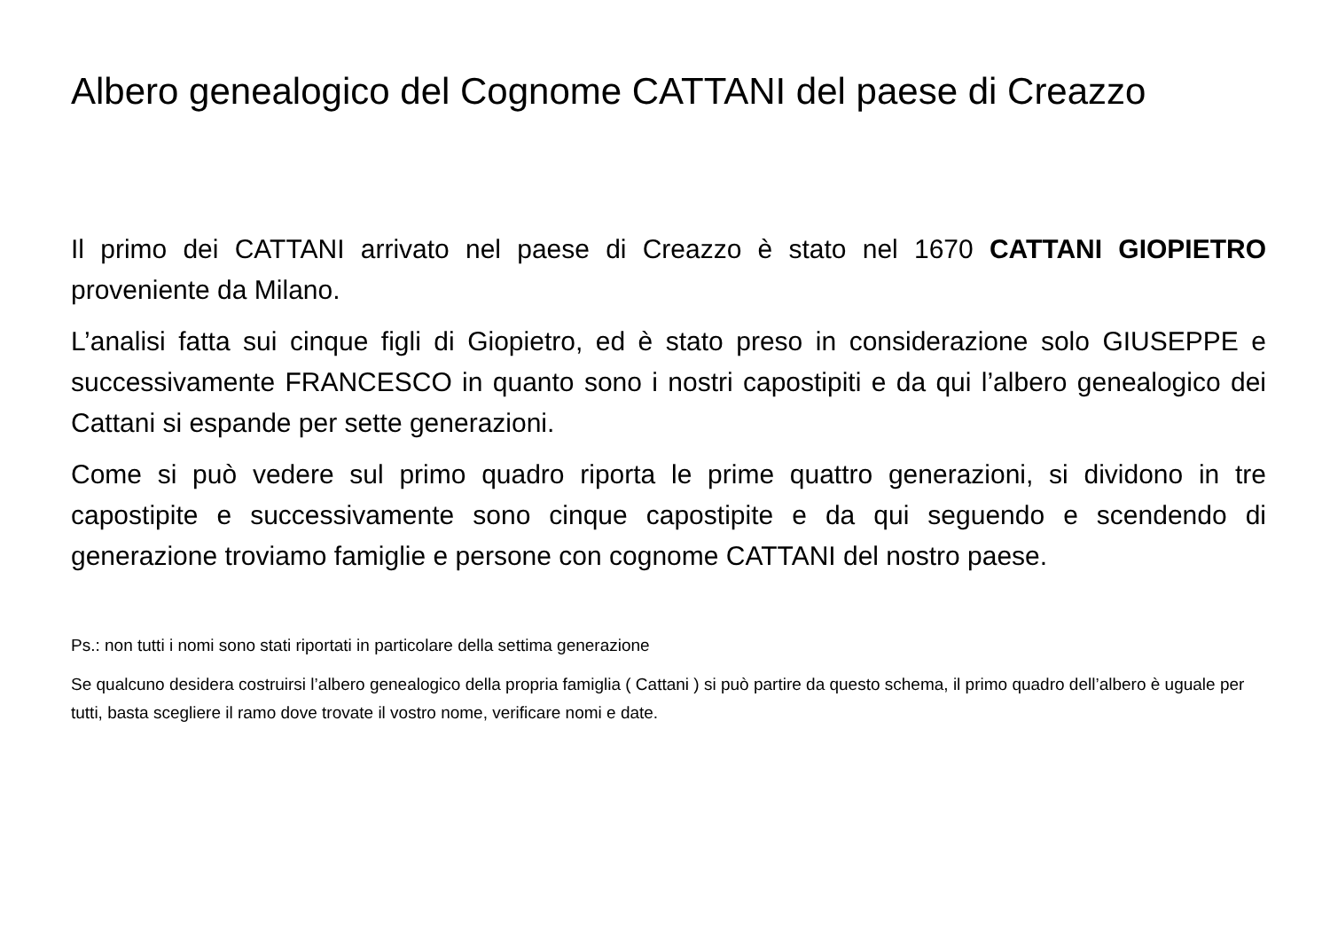Albero genealogico del Cognome CATTANI del paese di Creazzo
Il primo dei CATTANI arrivato nel paese di Creazzo è stato nel 1670 CATTANI GIOPIETRO proveniente da Milano.
L’analisi fatta sui cinque figli di Giopietro, ed è stato preso in considerazione solo GIUSEPPE e successivamente FRANCESCO in quanto sono i nostri capostipiti e da qui l’albero genealogico dei Cattani si espande per sette generazioni.
Come si può vedere sul primo quadro riporta le prime quattro generazioni, si dividono in tre capostipite e successivamente sono cinque capostipite e da qui seguendo e scendendo di generazione troviamo famiglie e persone con cognome CATTANI del nostro paese.
Ps.: non tutti i nomi sono stati riportati in particolare della settima generazione
Se qualcuno desidera costruirsi l’albero genealogico della propria famiglia ( Cattani ) si può partire da questo schema, il primo quadro dell’albero è uguale per tutti, basta scegliere il ramo dove trovate il vostro nome, verificare nomi e date.